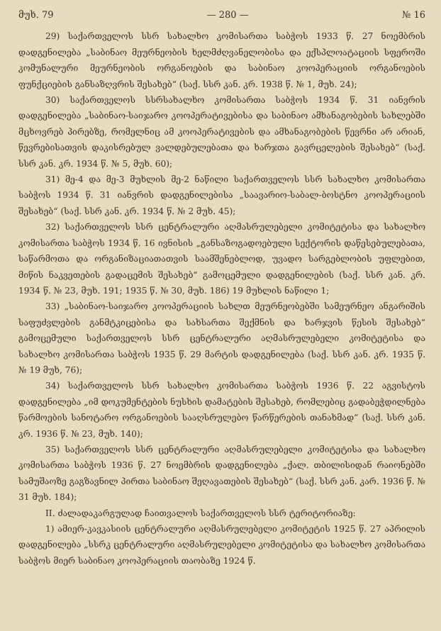მუხ. 79 — 280 — № 16
29) საქართველოს სსრ სახალხო კომისართა საბჭოს 1933 წ. 27 ნოემბრის დადგენილება „საბინაო მეურნეობის ხელმძღვანელობისა და ექსპლოატაციის სფეროში კომუნალური მეურნეობის ორგანოების და საბინაო კოოპერაციის ორგანოების ფუნქციების განსაზღვრის შესახებ“ (საქ. სსრ კან. კრ. 1938 წ. № 1, მუხ. 24);
30) საქართველოს სსრსახალხო კომისართა საბჭოს 1934 წ. 31 იანვრის დადგენილება „საბინაო-საიჯარო კოოპერატივებისა და საბინაო ამხანაგობების სახლებში მცხოვრებ პირებზე, რომელნიც ამ კოოპერატივების და ამხანაგობების წევრნი არ არიან, წევრებისათვის დაკისრებულ ვალდებულებათა და ხარჯთა გავრცელების შესახებ“ (საქ. სსრ კან. კრ. 1934 წ. № 5, მუხ. 60);
31) მე-4 და მე-3 მუხლის მე-2 ნაწილი საქართველოს სსრ სახალხო კომისართა საბჭოს 1934 წ. 31 იანვრის დადგენილებისა „საავარიო-საბალ-ბოსტნო კოოპერაციის შესახებ“ (საქ. სსრ კან. კრ. 1934 წ. № 2 მუხ. 45);
32) საქართველოს სსრ ცენტრალური აღმასრულებელი კომიტეტისა და სახალხო კომისართა საბჭოს 1934 წ. 16 ივნისის „განსაზოგადოებული სექტორის დაწესებულებათა, საწარმოთა და ორგანიზაციათათვის საამშენებლოდ, უვადო სარგებლობის უფლებით, მიწის ნაკვეთების გადაცემის შესახებ“ გამოცემული დადგენილების (საქ. სსრ კან. კრ. 1934 წ. № 23, მუხ. 191; 1935 წ. № 30, მუხ. 186) 19 მუხლის ნაწილი 1;
33) „საბინაო-საიჯარო კოოპერაციის სახლთ მეურნეობებში სამეურნეო ანგარიშის საფუძვლების განმტკიცებისა და სახსართა შექმნის და ხარჯვის წესის შესახებ“ გამოცემული საქართველოს სსრ ცენტრალური აღმასრულებელი კომიტეტისა და სახალხო კომისართა საბჭოს 1935 წ. 29 მარტის დადგენილება (საქ. სსრ კან. კრ. 1935 წ. № 19 მუხ, 76);
34) საქართველოს სსრ სახალხო კომისართა საბჭოს 1936 წ. 22 აგვისტოს დადგენილება „იმ დოკუმენტების ნუსხის დამატების შესახებ, რომლებიც გადაბეჭდილნება წარმოების სანოტარო ორგანოების სააღსრულებო წარწერების თანახმად“ (საქ. სსრ კან. კრ. 1936 წ. № 23, მუხ. 140);
35) საქართველოს სსრ ცენტრალური აღმასრულებელი კომიტეტისა და სახალხო კომისართა საბჭოს 1936 წ. 27 ნოემბრის დადგენილება „ქალ. თბილისიდან რაიონებში სამუშაოზე გაგზავნილ პირთა საბინაო შეღავათების შესახებ“ (საქ. სსრ კან. კარ. 1936 წ. № 31 მუხ. 184);
II. ძალადაკარგულად ჩაითვალოს საქართველოს სსრ ტერიტორიაზე:
1) ამიერ-კავკასიის ცენტრალური აღმასრულებელი კომიტეტის 1925 წ. 27 აპრილის დადგენილება „სსრკ ცენტრალური აღმასრულებელი კომიტეტისა და სახალხო კომისართა საბჭოს მიერ საბინაო კოოპერაციის თაობაზე 1924 წ.